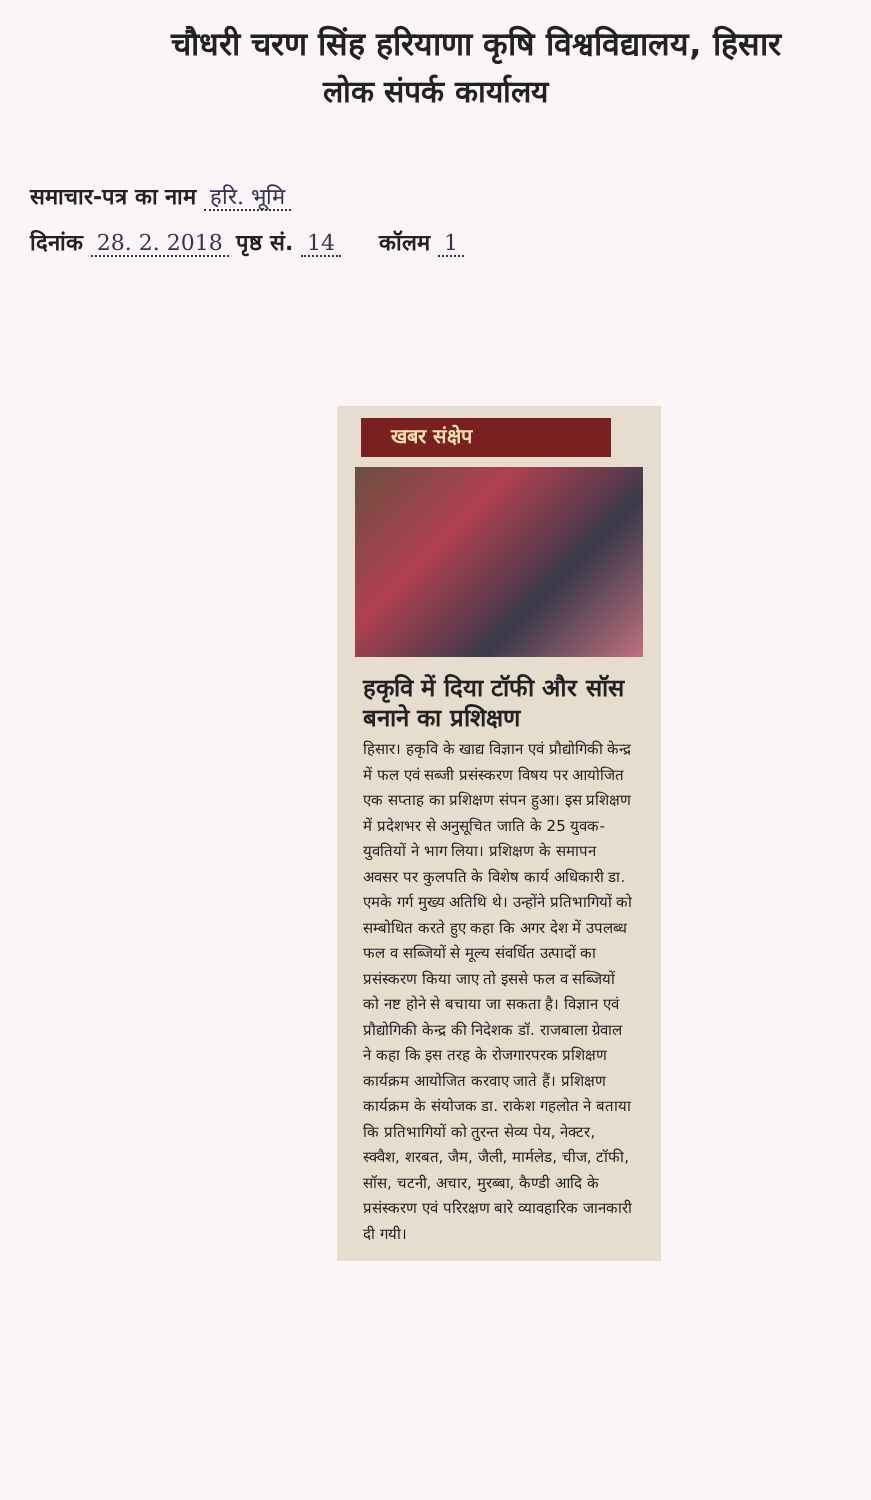चौधरी चरण सिंह हरियाणा कृषि विश्वविद्यालय, हिसार
लोक संपर्क कार्यालय
समाचार-पत्र का नाम हरि. भूमि
दिनांक 28. 2. 2018 पृष्ठ सं. 14 कॉलम 1
खबर संक्षेप
हकृवि में दिया टॉफी और सॉस बनाने का प्रशिक्षण
हिसार। हकृवि के खाद्य विज्ञान एवं प्रौद्योगिकी केन्द्र में फल एवं सब्जी प्रसंस्करण विषय पर आयोजित एक सप्ताह का प्रशिक्षण संपन हुआ। इस प्रशिक्षण में प्रदेशभर से अनुसूचित जाति के 25 युवक-युवतियों ने भाग लिया। प्रशिक्षण के समापन अवसर पर कुलपति के विशेष कार्य अधिकारी डा. एमके गर्ग मुख्य अतिथि थे। उन्होंने प्रतिभागियों को सम्बोधित करते हुए कहा कि अगर देश में उपलब्ध फल व सब्जियों से मूल्य संवर्धित उत्पादों का प्रसंस्करण किया जाए तो इससे फल व सब्जियों को नष्ट होने से बचाया जा सकता है। विज्ञान एवं प्रौद्योगिकी केन्द्र की निदेशक डॉ. राजबाला ग्रेवाल ने कहा कि इस तरह के रोजगारपरक प्रशिक्षण कार्यक्रम आयोजित करवाए जाते हैं। प्रशिक्षण कार्यक्रम के संयोजक डा. राकेश गहलोत ने बताया कि प्रतिभागियों को तुरन्त सेव्य पेय, नेक्टर, स्क्वैश, शरबत, जैम, जैली, मार्मलेड, चीज, टॉफी, सॉस, चटनी, अचार, मुरब्बा, कैण्डी आदि के प्रसंस्करण एवं परिरक्षण बारे व्यावहारिक जानकारी दी गयी।